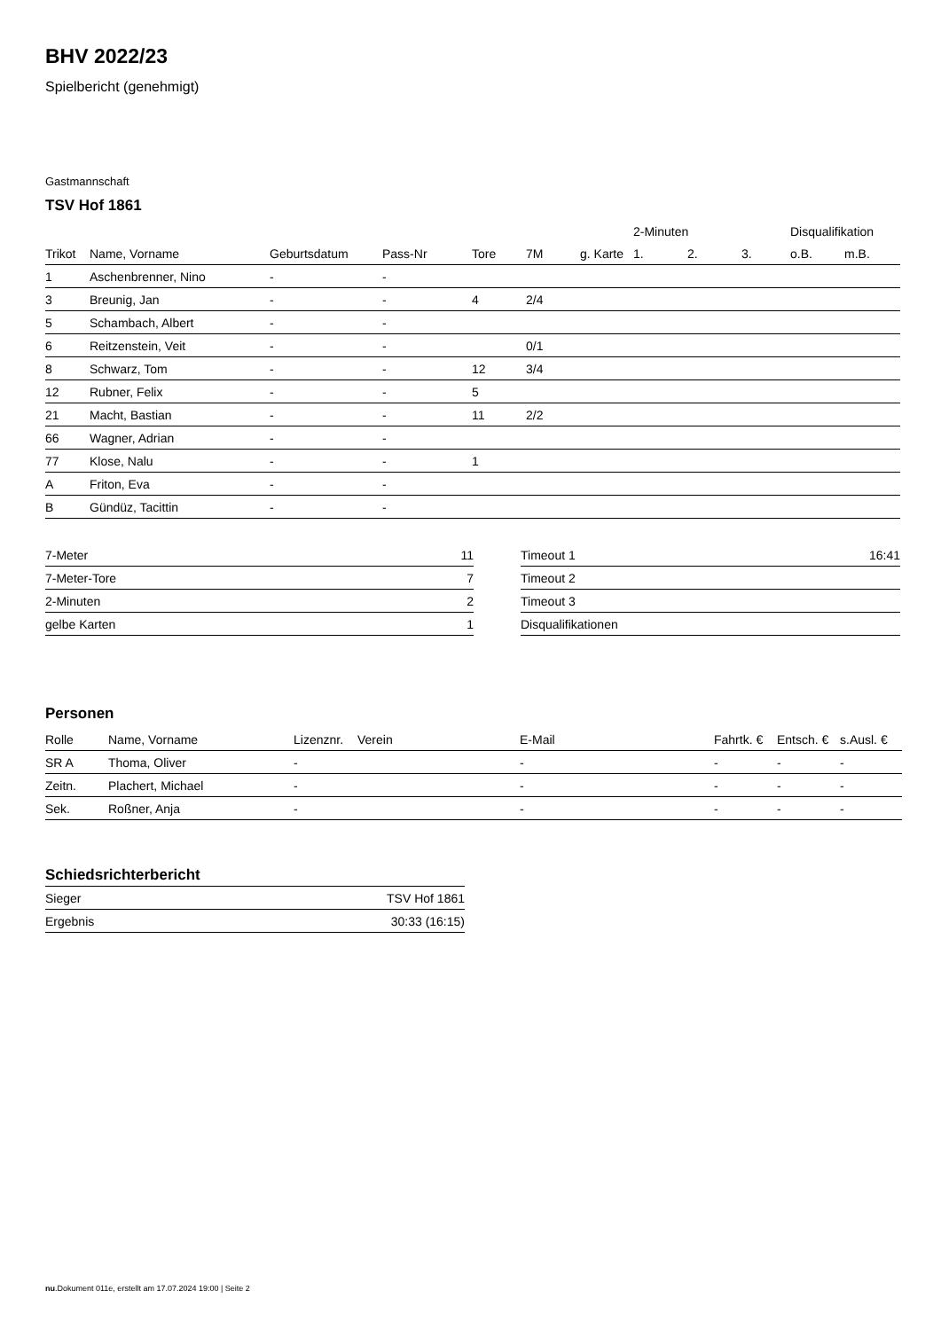BHV 2022/23
Spielbericht (genehmigt)
Gastmannschaft
TSV Hof 1861
| | | | | | | | 2-Minuten | | | Disqualifikation | |
| Trikot | Name, Vorname | Geburtsdatum | Pass-Nr | Tore | 7M | g. Karte | 1. | 2. | 3. | o.B. | m.B. |
| 1 | Aschenbrenner, Nino | - | - | | | | | | | | |
| 3 | Breunig, Jan | - | - | 4 | 2/4 | | | | | | |
| 5 | Schambach, Albert | - | - | | | | | | | | |
| 6 | Reitzenstein, Veit | - | - | | 0/1 | | | | | | |
| 8 | Schwarz, Tom | - | - | 12 | 3/4 | | | | | | |
| 12 | Rubner, Felix | - | - | 5 | | | | | | | |
| 21 | Macht, Bastian | - | - | 11 | 2/2 | | | | | | |
| 66 | Wagner, Adrian | - | - | | | | | | | | |
| 77 | Klose, Nalu | - | - | 1 | | | | | | | |
| A | Friton, Eva | - | - | | | | | | | | |
| B | Gündüz, Tacittin | - | - | | | | | | | | |
| 7-Meter | 11 |
| 7-Meter-Tore | 7 |
| 2-Minuten | 2 |
| gelbe Karten | 1 |
| Timeout 1 | 16:41 |
| Timeout 2 | |
| Timeout 3 | |
| Disqualifikationen | |
Personen
| Rolle | Name, Vorname | Lizenznr. | Verein | E-Mail | Fahrtk. € | Entsch. € | s.Ausl. € |
| --- | --- | --- | --- | --- | --- | --- | --- |
| SR A | Thoma, Oliver | - | | - | - | - | - |
| Zeitn. | Plachert, Michael | - | | - | - | - | - |
| Sek. | Roßner, Anja | - | | - | - | - | - |
Schiedsrichterbericht
| Sieger | TSV Hof 1861 |
| Ergebnis | 30:33 (16:15) |
nu.Dokument 011e, erstellt am 17.07.2024 19:00 | Seite 2